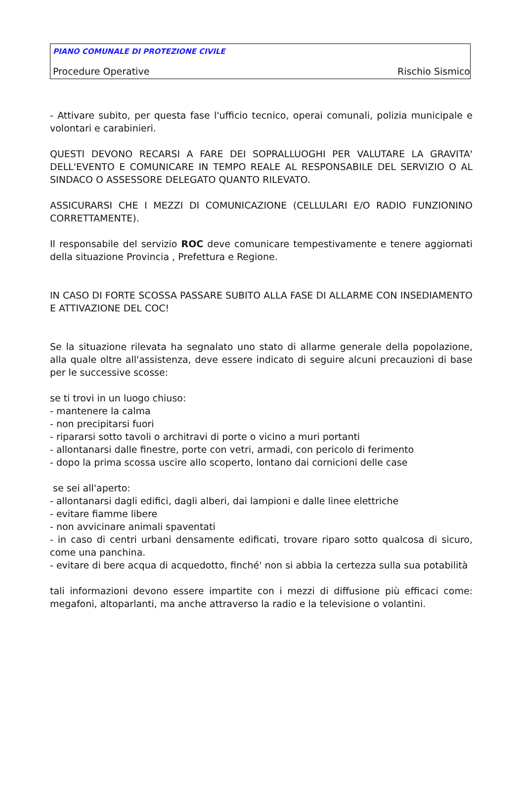PIANO COMUNALE DI PROTEZIONE CIVILE
Procedure Operative Rischio Sismico
- Attivare subito, per questa fase l'ufficio tecnico, operai comunali, polizia municipale e volontari e carabinieri.
QUESTI DEVONO RECARSI A FARE DEI SOPRALLUOGHI PER VALUTARE LA GRAVITA' DELL'EVENTO E COMUNICARE IN TEMPO REALE AL RESPONSABILE DEL SERVIZIO O AL SINDACO O ASSESSORE DELEGATO QUANTO RILEVATO.
ASSICURARSI CHE I MEZZI DI COMUNICAZIONE (CELLULARI E/O RADIO FUNZIONINO CORRETTAMENTE).
Il responsabile del servizio ROC deve comunicare tempestivamente e tenere aggiornati della situazione Provincia , Prefettura e Regione.
IN CASO DI FORTE SCOSSA PASSARE SUBITO ALLA FASE DI ALLARME CON INSEDIAMENTO E ATTIVAZIONE DEL COC!
Se la situazione rilevata ha segnalato uno stato di allarme generale della popolazione, alla quale oltre all'assistenza, deve essere indicato di seguire alcuni precauzioni di base per le successive scosse:
se ti trovi in un luogo chiuso:
- mantenere la calma
- non precipitarsi fuori
- ripararsi sotto tavoli o architravi di porte o vicino a muri portanti
- allontanarsi dalle finestre, porte con vetri, armadi, con pericolo di ferimento
- dopo la prima scossa uscire allo scoperto, lontano dai cornicioni delle case
se sei all'aperto:
- allontanarsi dagli edifici, dagli alberi, dai lampioni e dalle linee elettriche
- evitare fiamme libere
- non avvicinare animali spaventati
- in caso di centri urbani densamente edificati, trovare riparo sotto qualcosa di sicuro, come una panchina.
- evitare di bere acqua di acquedotto, finché' non si abbia la certezza sulla sua potabilità
tali informazioni devono essere impartite con i mezzi di diffusione più efficaci come: megafoni, altoparlanti, ma anche attraverso la radio e la televisione o volantini.